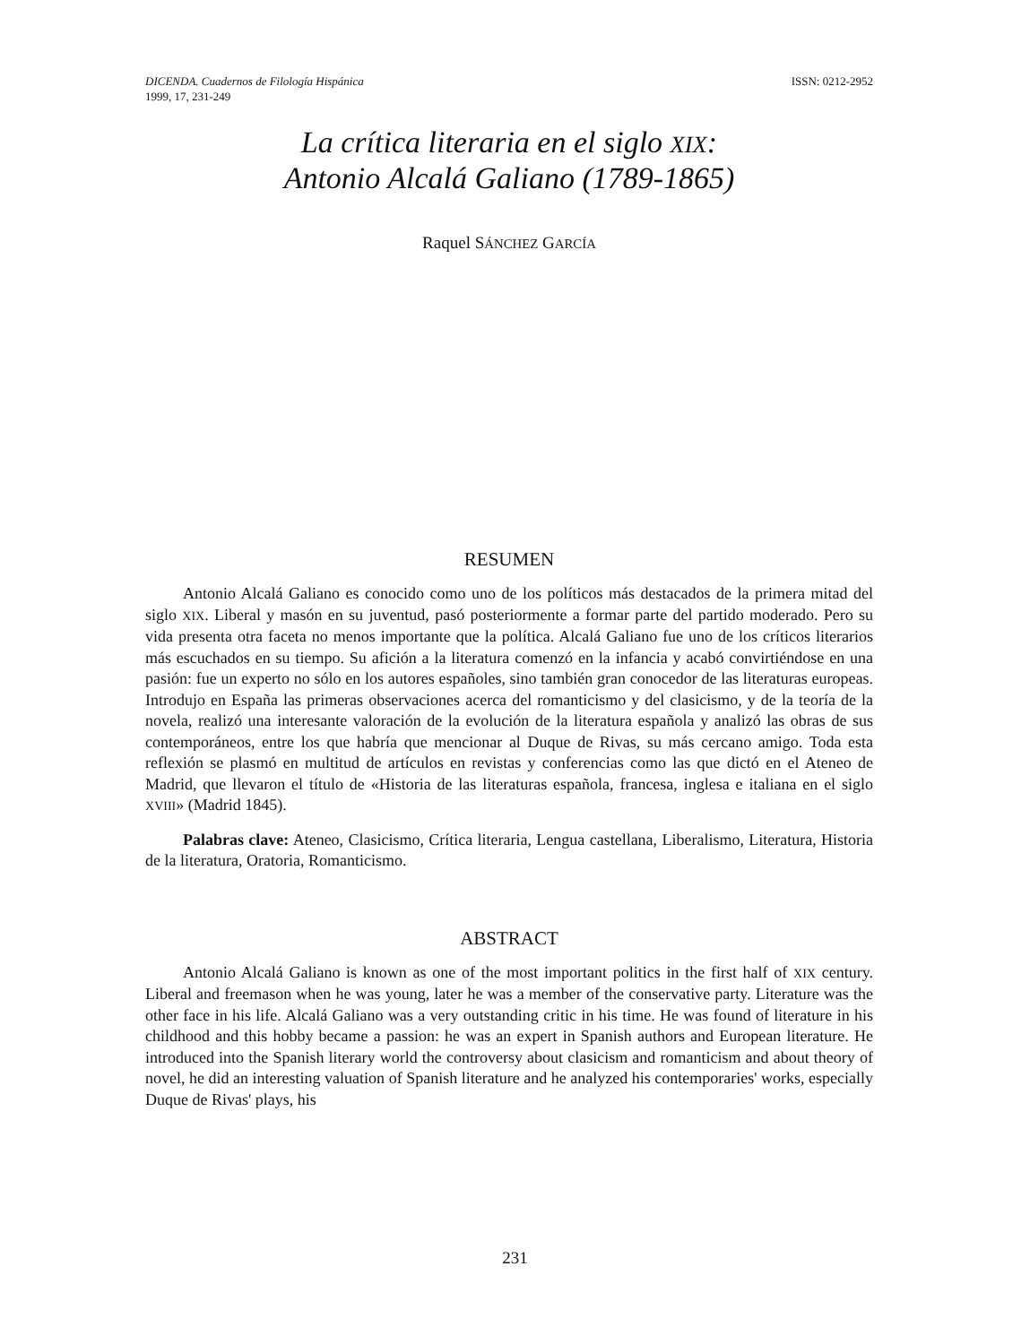DICENDA. Cuadernos de Filología Hispánica
1999, 17, 231-249
ISSN: 0212-2952
La crítica literaria en el siglo XIX:
Antonio Alcalá Galiano (1789-1865)
Raquel SÁNCHEZ GARCÍA
RESUMEN
Antonio Alcalá Galiano es conocido como uno de los políticos más destacados de la primera mitad del siglo XIX. Liberal y masón en su juventud, pasó posteriormente a formar parte del partido moderado. Pero su vida presenta otra faceta no menos importante que la política. Alcalá Galiano fue uno de los críticos literarios más escuchados en su tiempo. Su afición a la literatura comenzó en la infancia y acabó convirtiéndose en una pasión: fue un experto no sólo en los autores españoles, sino también gran conocedor de las literaturas europeas. Introdujo en España las primeras observaciones acerca del romanticismo y del clasicismo, y de la teoría de la novela, realizó una interesante valoración de la evolución de la literatura española y analizó las obras de sus contemporáneos, entre los que habría que mencionar al Duque de Rivas, su más cercano amigo. Toda esta reflexión se plasmó en multitud de artículos en revistas y conferencias como las que dictó en el Ateneo de Madrid, que llevaron el título de «Historia de las literaturas española, francesa, inglesa e italiana en el siglo XVIII» (Madrid 1845).
Palabras clave: Ateneo, Clasicismo, Crítica literaria, Lengua castellana, Liberalismo, Literatura, Historia de la literatura, Oratoria, Romanticismo.
ABSTRACT
Antonio Alcalá Galiano is known as one of the most important politics in the first half of XIX century. Liberal and freemason when he was young, later he was a member of the conservative party. Literature was the other face in his life. Alcalá Galiano was a very outstanding critic in his time. He was found of literature in his childhood and this hobby became a passion: he was an expert in Spanish authors and European literature. He introduced into the Spanish literary world the controversy about clasicism and romanticism and about theory of novel, he did an interesting valuation of Spanish literature and he analyzed his contemporaries' works, especially Duque de Rivas' plays, his
231